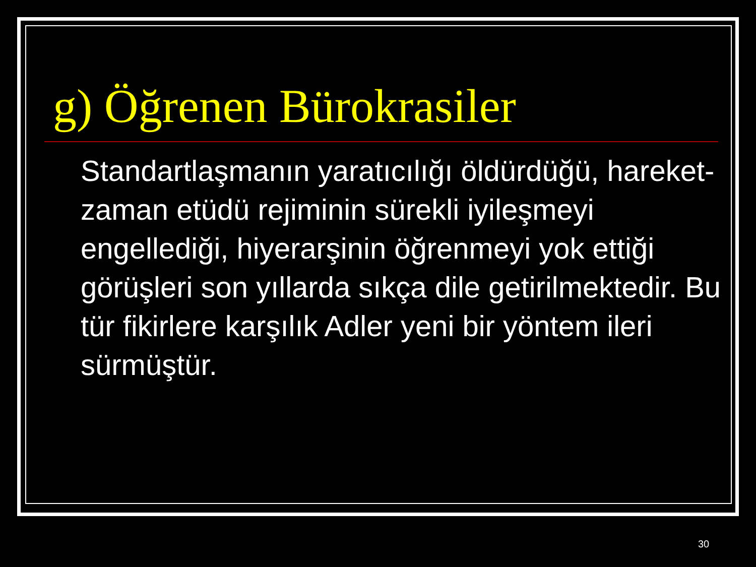g) Öğrenen Bürokrasiler
Standartlaşmanın yaratıcılığı öldürdüğü, hareket-zaman etüdü rejiminin sürekli iyileşmeyi engellediği, hiyerarşinin öğrenmeyi yok ettiği görüşleri son yıllarda sıkça dile getirilmektedir. Bu tür fikirlere karşılık Adler yeni bir yöntem ileri sürmüştür.
30